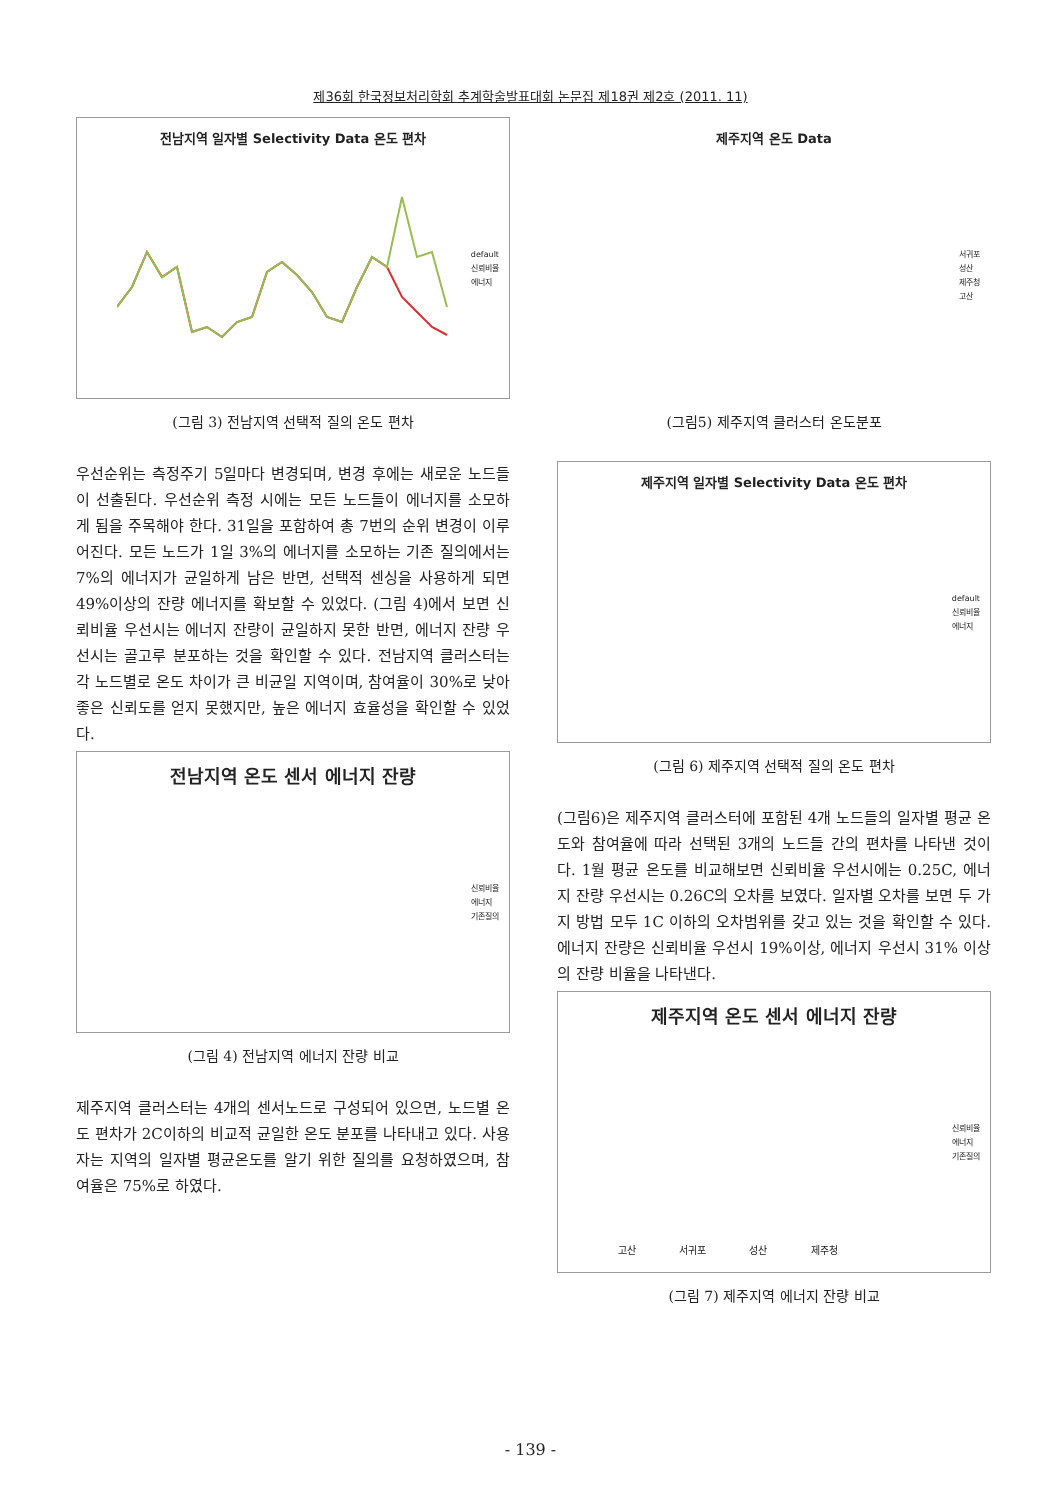제36회 한국정보처리학회 추계학술발표대회 논문집 제18권 제2호 (2011. 11)
전남지역 일자별 Selectivity Data 온도 편차
default
신뢰비율
에너지
(그림 3) 전남지역 선택적 질의 온도 편차
우선순위는 측정주기 5일마다 변경되며, 변경 후에는 새로운 노드들이 선출된다. 우선순위 측정 시에는 모든 노드들이 에너지를 소모하게 됨을 주목해야 한다. 31일을 포함하여 총 7번의 순위 변경이 이루어진다. 모든 노드가 1일 3%의 에너지를 소모하는 기존 질의에서는 7%의 에너지가 균일하게 남은 반면, 선택적 센싱을 사용하게 되면 49%이상의 잔량 에너지를 확보할 수 있었다. (그림 4)에서 보면 신뢰비율 우선시는 에너지 잔량이 균일하지 못한 반면, 에너지 잔량 우선시는 골고루 분포하는 것을 확인할 수 있다. 전남지역 클러스터는 각 노드별로 온도 차이가 큰 비균일 지역이며, 참여율이 30%로 낮아 좋은 신뢰도를 얻지 못했지만, 높은 에너지 효율성을 확인할 수 있었다.
전남지역 온도 센서 에너지 잔량
신뢰비율
에너지
기존질의
(그림 4) 전남지역 에너지 잔량 비교
제주지역 클러스터는 4개의 센서노드로 구성되어 있으면, 노드별 온도 편차가 2C이하의 비교적 균일한 온도 분포를 나타내고 있다. 사용자는 지역의 일자별 평균온도를 알기 위한 질의를 요청하였으며, 참여율은 75%로 하였다.
제주지역 온도 Data
서귀포
성산
제주청
고산
(그림5) 제주지역 클러스터 온도분포
제주지역 일자별 Selectivity Data 온도 편차
default
신뢰비율
에너지
(그림 6) 제주지역 선택적 질의 온도 편차
(그림6)은 제주지역 클러스터에 포함된 4개 노드들의 일자별 평균 온도와 참여율에 따라 선택된 3개의 노드들 간의 편차를 나타낸 것이다. 1월 평균 온도를 비교해보면 신뢰비율 우선시에는 0.25C, 에너지 잔량 우선시는 0.26C의 오차를 보였다. 일자별 오차를 보면 두 가지 방법 모두 1C 이하의 오차범위를 갖고 있는 것을 확인할 수 있다. 에너지 잔량은 신뢰비율 우선시 19%이상, 에너지 우선시 31% 이상의 잔량 비율을 나타낸다.
제주지역 온도 센서 에너지 잔량
신뢰비율
에너지
기존질의
고산 서귀포 성산 제주청
(그림 7) 제주지역 에너지 잔량 비교
- 139 -